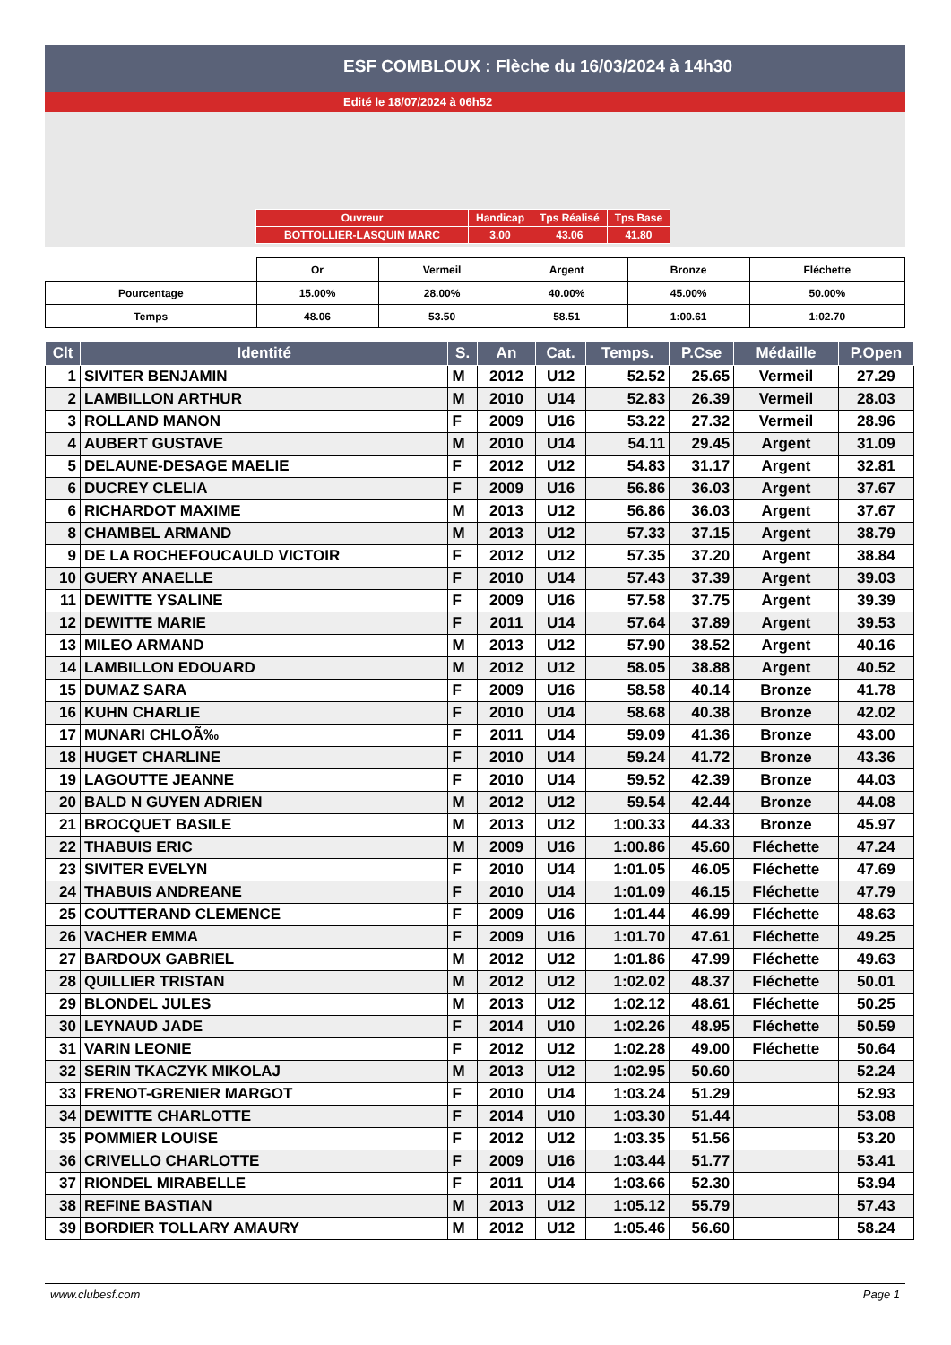ESF COMBLOUX : Flèche du 16/03/2024 à 14h30
Edité le 18/07/2024 à 06h52
| Ouvreur | Handicap | Tps Réalisé | Tps Base |
| BOTTOLLIER-LASQUIN MARC | 3.00 | 43.06 | 41.80 |
| | Or | Vermeil | Argent | Bronze | Fléchette |
| Pourcentage | 15.00% | 28.00% | 40.00% | 45.00% | 50.00% |
| Temps | 48.06 | 53.50 | 58.51 | 1:00.61 | 1:02.70 |
| Clt | Identité | S. | An | Cat. | Temps. | P.Cse | Médaille | P.Open |
| --- | --- | --- | --- | --- | --- | --- | --- | --- |
| 1 | SIVITER BENJAMIN | M | 2012 | U12 | 52.52 | 25.65 | Vermeil | 27.29 |
| 2 | LAMBILLON ARTHUR | M | 2010 | U14 | 52.83 | 26.39 | Vermeil | 28.03 |
| 3 | ROLLAND MANON | F | 2009 | U16 | 53.22 | 27.32 | Vermeil | 28.96 |
| 4 | AUBERT GUSTAVE | M | 2010 | U14 | 54.11 | 29.45 | Argent | 31.09 |
| 5 | DELAUNE-DESAGE MAELIE | F | 2012 | U12 | 54.83 | 31.17 | Argent | 32.81 |
| 6 | DUCREY CLELIA | F | 2009 | U16 | 56.86 | 36.03 | Argent | 37.67 |
| 6 | RICHARDOT MAXIME | M | 2013 | U12 | 56.86 | 36.03 | Argent | 37.67 |
| 8 | CHAMBEL ARMAND | M | 2013 | U12 | 57.33 | 37.15 | Argent | 38.79 |
| 9 | DE LA ROCHEFOUCAULD VICTOIR | F | 2012 | U12 | 57.35 | 37.20 | Argent | 38.84 |
| 10 | GUERY ANAELLE | F | 2010 | U14 | 57.43 | 37.39 | Argent | 39.03 |
| 11 | DEWITTE YSALINE | F | 2009 | U16 | 57.58 | 37.75 | Argent | 39.39 |
| 12 | DEWITTE MARIE | F | 2011 | U14 | 57.64 | 37.89 | Argent | 39.53 |
| 13 | MILEO ARMAND | M | 2013 | U12 | 57.90 | 38.52 | Argent | 40.16 |
| 14 | LAMBILLON EDOUARD | M | 2012 | U12 | 58.05 | 38.88 | Argent | 40.52 |
| 15 | DUMAZ SARA | F | 2009 | U16 | 58.58 | 40.14 | Bronze | 41.78 |
| 16 | KUHN CHARLIE | F | 2010 | U14 | 58.68 | 40.38 | Bronze | 42.02 |
| 17 | MUNARI CHLOÃ‰ | F | 2011 | U14 | 59.09 | 41.36 | Bronze | 43.00 |
| 18 | HUGET CHARLINE | F | 2010 | U14 | 59.24 | 41.72 | Bronze | 43.36 |
| 19 | LAGOUTTE JEANNE | F | 2010 | U14 | 59.52 | 42.39 | Bronze | 44.03 |
| 20 | BALD N GUYEN ADRIEN | M | 2012 | U12 | 59.54 | 42.44 | Bronze | 44.08 |
| 21 | BROCQUET BASILE | M | 2013 | U12 | 1:00.33 | 44.33 | Bronze | 45.97 |
| 22 | THABUIS ERIC | M | 2009 | U16 | 1:00.86 | 45.60 | Fléchette | 47.24 |
| 23 | SIVITER EVELYN | F | 2010 | U14 | 1:01.05 | 46.05 | Fléchette | 47.69 |
| 24 | THABUIS ANDREANE | F | 2010 | U14 | 1:01.09 | 46.15 | Fléchette | 47.79 |
| 25 | COUTTERAND CLEMENCE | F | 2009 | U16 | 1:01.44 | 46.99 | Fléchette | 48.63 |
| 26 | VACHER EMMA | F | 2009 | U16 | 1:01.70 | 47.61 | Fléchette | 49.25 |
| 27 | BARDOUX GABRIEL | M | 2012 | U12 | 1:01.86 | 47.99 | Fléchette | 49.63 |
| 28 | QUILLIER TRISTAN | M | 2012 | U12 | 1:02.02 | 48.37 | Fléchette | 50.01 |
| 29 | BLONDEL JULES | M | 2013 | U12 | 1:02.12 | 48.61 | Fléchette | 50.25 |
| 30 | LEYNAUD JADE | F | 2014 | U10 | 1:02.26 | 48.95 | Fléchette | 50.59 |
| 31 | VARIN LEONIE | F | 2012 | U12 | 1:02.28 | 49.00 | Fléchette | 50.64 |
| 32 | SERIN TKACZYK MIKOLAJ | M | 2013 | U12 | 1:02.95 | 50.60 | | 52.24 |
| 33 | FRENOT-GRENIER MARGOT | F | 2010 | U14 | 1:03.24 | 51.29 | | 52.93 |
| 34 | DEWITTE CHARLOTTE | F | 2014 | U10 | 1:03.30 | 51.44 | | 53.08 |
| 35 | POMMIER LOUISE | F | 2012 | U12 | 1:03.35 | 51.56 | | 53.20 |
| 36 | CRIVELLO CHARLOTTE | F | 2009 | U16 | 1:03.44 | 51.77 | | 53.41 |
| 37 | RIONDEL MIRABELLE | F | 2011 | U14 | 1:03.66 | 52.30 | | 53.94 |
| 38 | REFINE BASTIAN | M | 2013 | U12 | 1:05.12 | 55.79 | | 57.43 |
| 39 | BORDIER TOLLARY AMAURY | M | 2012 | U12 | 1:05.46 | 56.60 | | 58.24 |
www.clubesf.com Page 1